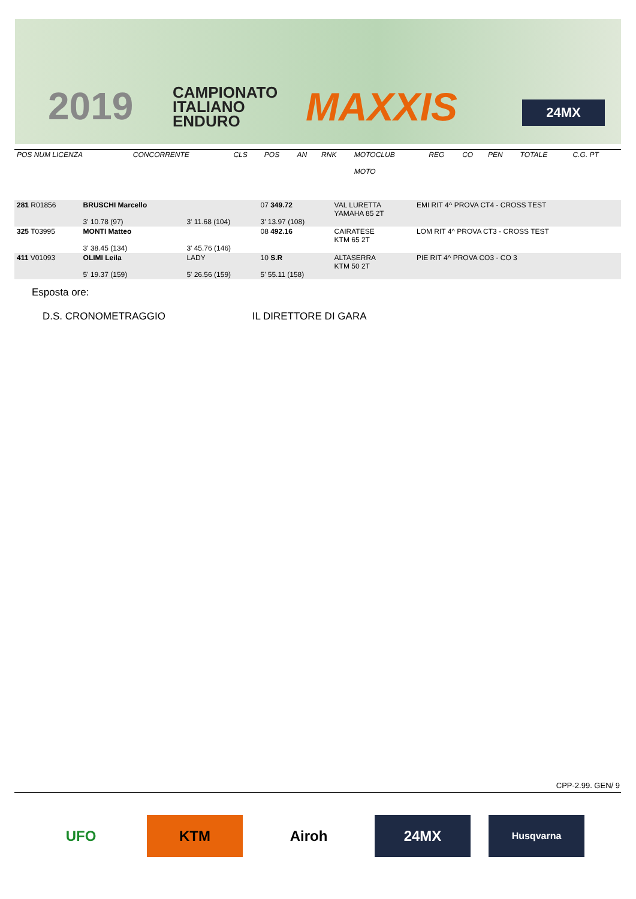2019
CAMPIONATO
ITALIANO
ENDURO
MAXXIS 24MX
| POS NUM LICENZA | CONCORRENTE | CLS | POS | AN | RNK | MOTOCLUB MOTO | REG | CO | PEN | TOTALE | C.G. PT |
| --- | --- | --- | --- | --- | --- | --- | --- | --- | --- | --- | --- |
| 281 R01856 | BRUSCHI Marcello 3' 10.78 (97) | 3' 11.68 (104) | 07 349.72 3' 13.97 (108) | VAL LURETTA YAMAHA 85 2T | EMI RIT 4^ PROVA CT4 - CROSS TEST |
| 325 T03995 | MONTI Matteo 3' 38.45 (134) | 3' 45.76 (146) | 08 492.16 | CAIRATESE KTM 65 2T | LOM RIT 4^ PROVA CT3 - CROSS TEST |
| 411 V01093 | OLIMI Leila 5' 19.37 (159) | LADY 5' 26.56 (159) | 10 S.R 5' 55.11 (158) | ALTASERRA KTM 50 2T | PIE RIT 4^ PROVA CO3 - CO 3 |
Esposta ore:
D.S. CRONOMETRAGGIO IL DIRETTORE DI GARA
CPP-2.99. GEN/ 9
UFO KTM Airoh 24MX
Husqvarna